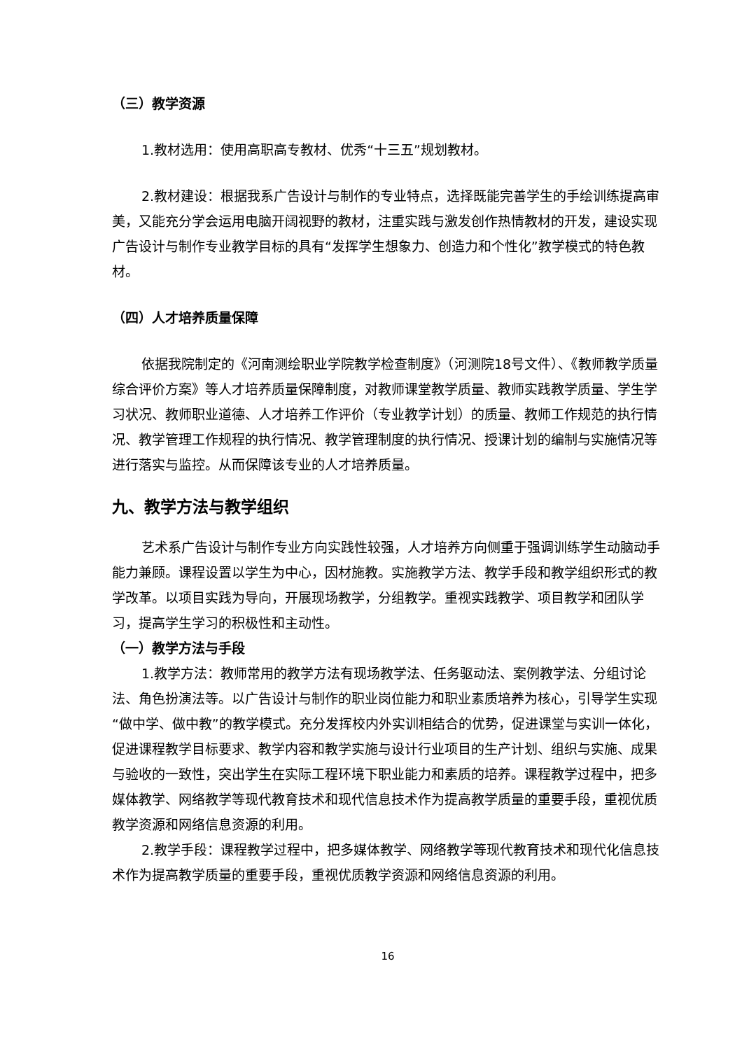（三）教学资源
1.教材选用：使用高职高专教材、优秀“十三五”规划教材。
2.教材建设：根据我系广告设计与制作的专业特点，选择既能完善学生的手绘训练提高审美，又能充分学会运用电脑开阔视野的教材，注重实践与激发创作热情教材的开发，建设实现广告设计与制作专业教学目标的具有“发挥学生想象力、创造力和个性化”教学模式的特色教材。
（四）人才培养质量保障
依据我院制定的《河南测绘职业学院教学检查制度》（河测院18号文件）、《教师教学质量综合评价方案》等人才培养质量保障制度，对教师课堂教学质量、教师实践教学质量、学生学习状况、教师职业道德、人才培养工作评价（专业教学计划）的质量、教师工作规范的执行情况、教学管理工作规程的执行情况、教学管理制度的执行情况、授课计划的编制与实施情况等进行落实与监控。从而保障该专业的人才培养质量。
九、教学方法与教学组织
艺术系广告设计与制作专业方向实践性较强，人才培养方向侧重于强调训练学生动脑动手能力兼顾。课程设置以学生为中心，因材施教。实施教学方法、教学手段和教学组织形式的教学改革。以项目实践为导向，开展现场教学，分组教学。重视实践教学、项目教学和团队学习，提高学生学习的积极性和主动性。
（一）教学方法与手段
1.教学方法：教师常用的教学方法有现场教学法、任务驱动法、案例教学法、分组讨论法、角色扮演法等。以广告设计与制作的职业岗位能力和职业素质培养为核心，引导学生实现“做中学、做中教”的教学模式。充分发挥校内外实训相结合的优势，促进课堂与实训一体化，促进课程教学目标要求、教学内容和教学实施与设计行业项目的生产计划、组织与实施、成果与验收的一致性，突出学生在实际工程环境下职业能力和素质的培养。课程教学过程中，把多媒体教学、网络教学等现代教育技术和现代信息技术作为提高教学质量的重要手段，重视优质教学资源和网络信息资源的利用。
2.教学手段：课程教学过程中，把多媒体教学、网络教学等现代教育技术和现代化信息技术作为提高教学质量的重要手段，重视优质教学资源和网络信息资源的利用。
16